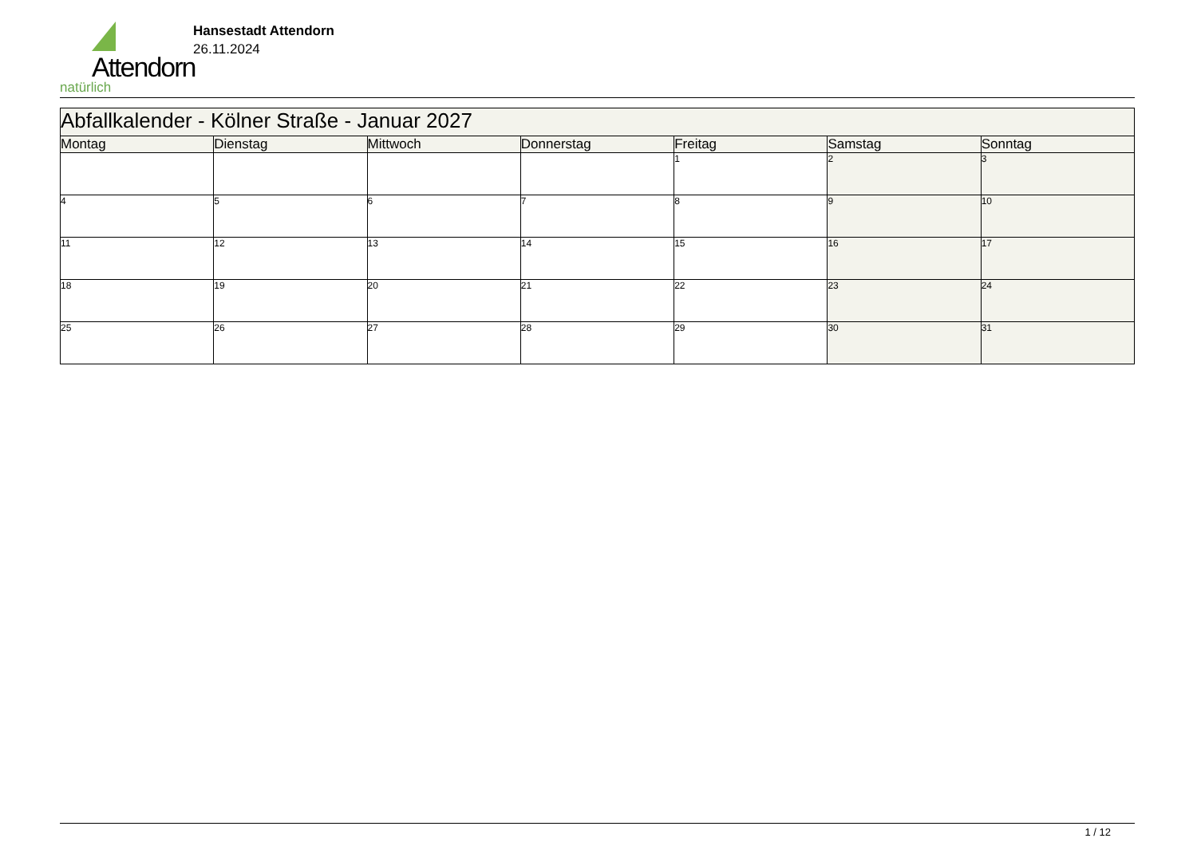Attendorn
natürlich
Hansestadt Attendorn
26.11.2024
| Abfallkalender - Kölner Straße - Januar 2027 | | | | | | |
| Montag | Dienstag | Mittwoch | Donnerstag | Freitag | Samstag | Sonntag |
| | | | | 1 | 2 | 3 |
| 4 | 5 | 6 | 7 | 8 | 9 | 10 |
| 11 | 12 | 13 | 14 | 15 | 16 | 17 |
| 18 | 19 | 20 | 21 | 22 | 23 | 24 |
| 25 | 26 | 27 | 28 | 29 | 30 | 31 |
1 / 12